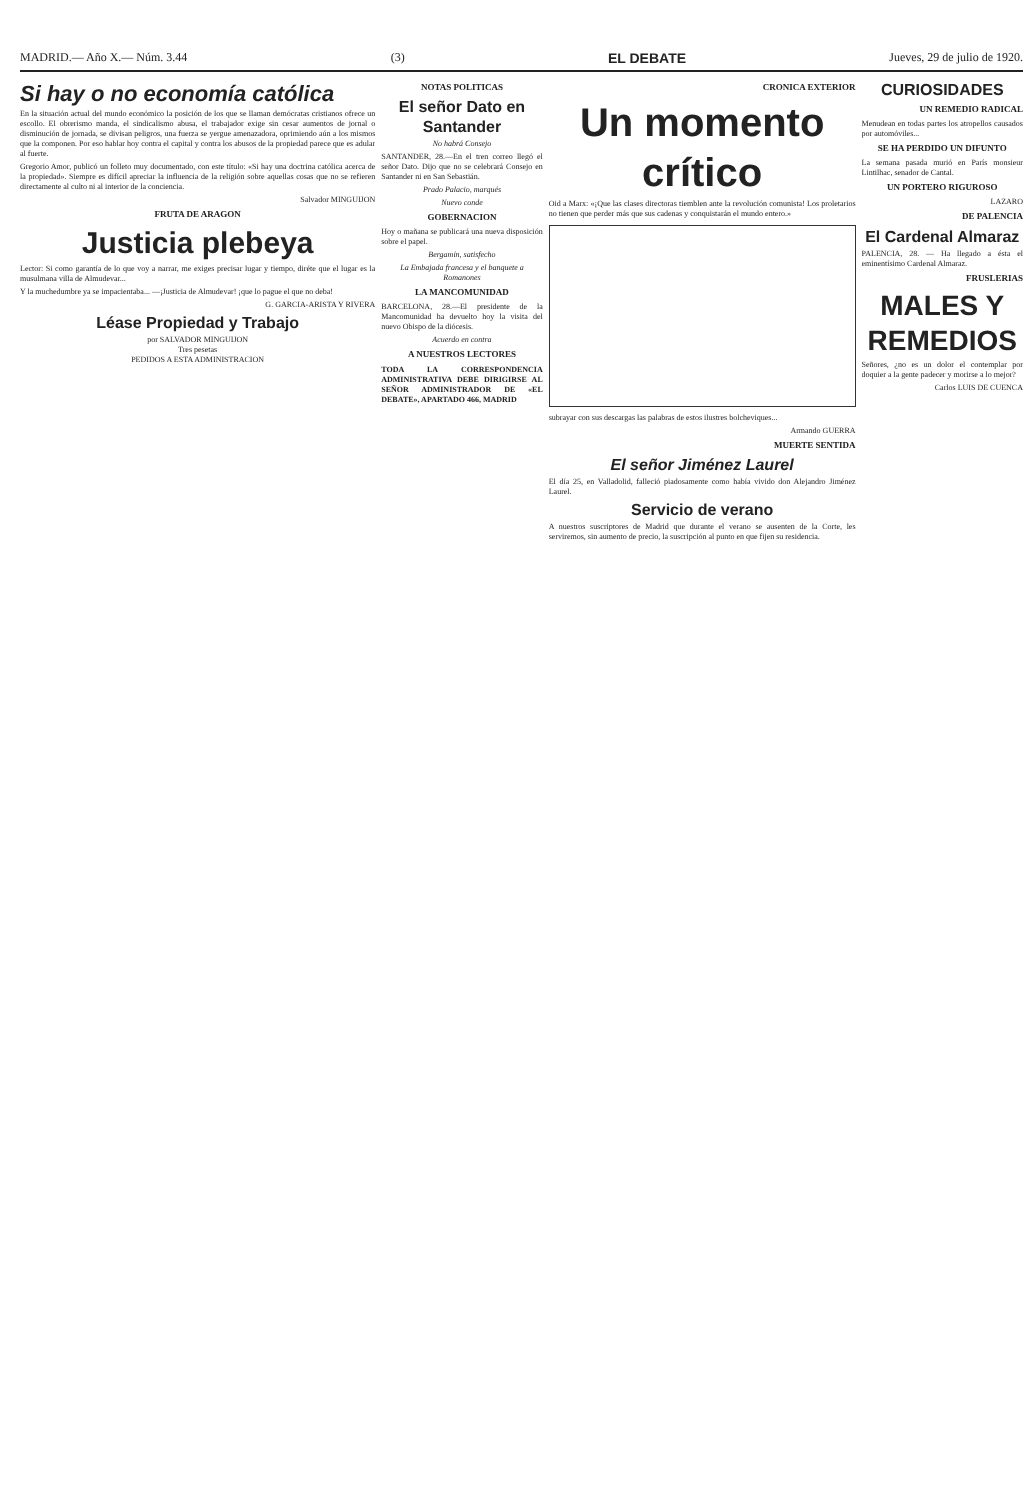MADRID.— Año X.— Núm. 3.44 (3) EL DEBATE Jueves, 29 de julio de 1920.
Si hay o no economía católica
En la situación actual del mundo económico la posición de los que se llaman demócratas cristianos ofrece un escollo. El obrerismo manda, el sindicalismo abusa, el trabajador exige sin cesar aumentos de jornal o disminución de jornada, se divisan peligros, una fuerza se yergue amenazadora, oprimiendo aún a los mismos que la componen. Por eso hablar hoy contra el capital y contra los abusos de la propiedad parece que es adular al fuerte.
Gregorio Amor, publicó un folleto muy documentado, con este título: «Si hay una doctrina católica acerca de la propiedad». Siempre es difícil apreciar la influencia de la religión sobre aquellas cosas que no se refieren directamente al culto ni al interior de la conciencia.
Salvador MINGUIJON
FRUTA DE ARAGON
Justicia plebeya
Lector: Si como garantía de lo que voy a narrar, me exiges precisar lugar y tiempo, diréte que el lugar es la musulmana villa de Almudevar...
Y la muchedumbre ya se impacientaba... —¡Justicia de Almudevar! ¡que lo pague el que no deba!
G. GARCIA-ARISTA Y RIVERA
Léase Propiedad y Trabajo
por SALVADOR MINGUIJON
Tres pesetas
PEDIDOS A ESTA ADMINISTRACION
NOTAS POLITICAS
El señor Dato en Santander
No habrá Consejo
SANTANDER, 28.—En el tren correo llegó el señor Dato. Dijo que no se celebrará Consejo en Santander ni en San Sebastián.
Prado Palacio, marqués
Nuevo conde
GOBERNACION
Hoy o mañana se publicará una nueva disposición sobre el papel.
Bergamín, satisfecho
La Embajada francesa y el banquete a Romanones
LA MANCOMUNIDAD
BARCELONA, 28.—El presidente de la Mancomunidad ha devuelto hoy la visita del nuevo Obispo de la diócesis.
Acuerdo en contra
A NUESTROS LECTORES
TODA LA CORRESPONDENCIA ADMINISTRATIVA DEBE DIRIGIRSE AL SEÑOR ADMINISTRADOR DE «EL DEBATE», APARTADO 466, MADRID
CRONICA EXTERIOR
Un momento crítico
Oid a Marx: «¡Que las clases directoras tiemblen ante la revolución comunista! Los proletarios no tienen que perder más que sus cadenas y conquistarán el mundo entero.»
subrayar con sus descargas las palabras de estos ilustres bolcheviques...
Armando GUERRA
MUERTE SENTIDA
El señor Jiménez Laurel
El día 25, en Valladolid, falleció piadosamente como había vivido don Alejandro Jiménez Laurel.
Servicio de verano
A nuestros suscriptores de Madrid que durante el verano se ausenten de la Corte, les serviremos, sin aumento de precio, la suscripción al punto en que fijen su residencia.
CURIOSIDADES
UN REMEDIO RADICAL
Menudean en todas partes los atropellos causados por automóviles...
SE HA PERDIDO UN DIFUNTO
La semana pasada murió en París monsieur Lintilhac, senador de Cantal.
UN PORTERO RIGUROSO
LAZARO
DE PALENCIA
El Cardenal Almaraz
PALENCIA, 28. — Ha llegado a ésta el eminentísimo Cardenal Almaraz.
FRUSLERIAS
MALES Y REMEDIOS
Señores, ¿no es un dolor el contemplar por doquier a la gente padecer y morirse a lo mejor?
Carlos LUIS DE CUENCA